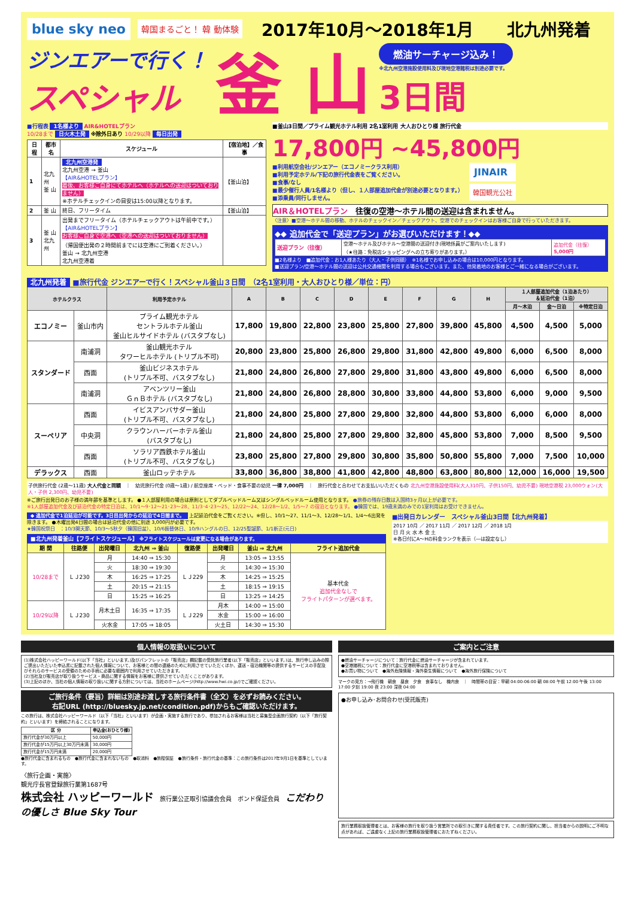blue sky neo 韓国まるごと！ 韓 動体験 2017年10月～2018年1月　　北九州発着
ジンエアーで行く！
スペシャル
釜 山
燃油サーチャージ込み！
※北九州空港施設使用料及び現地空港諸税は別途必要です。
3日間
■行程表 1名様より AIR&HOTELプラン
10/28まで 日火木土発 ※除外日あり 10/29以降 毎日出発
| 日程 | 都市名 | スケジュール | 【宿泊地】／食事 |
| --- | --- | --- | --- |
| 1 | 北九州 釜 山 | 北九州空港発 北九州空港 → 釜山 【AIR&HOTELプラン】 着後、お客様ご自身にてホテルへ（ホテルへの送迎はついておりません） ※ホテルチェックインの目安は15:00以降となります。 | 【釜山泊】 |
| 2 | 釜 山 | 終日、フリータイム | 【釜山泊】 |
| 3 | 釜 山 北九州 | 出発までフリータイム（ホテルチェックアウトは午前中です。） 【AIR&HOTELプラン】 お客様ご自身で空港へ（空港への送迎はついておりません） （帰国便出発の２時間前までには空港にご到着ください。） 釜山 → 北九州空港 北九州空港着 | |
■釜山3日間／プライム観光ホテル利用 2名1室利用 大人おひとり様 旅行代金
17,800円 ~45,800円
■利用航空会社/ジンエアー（エコノミークラス利用）
■利用予定ホテル/下記の旅行代金表をご覧ください。
■食事/なし
■最少催行人員/1名様より（但し、１人部屋追加代金が別途必要となります。）
■添乗員/同行しません。
JINAIR
韓国観光公社
AIR＆HOTELプラン　往復の空港～ホテル間の送迎は含まれません。
〈注意〉■空港～ホテル間の移動、ホテルのチェックイン／チェックアウト、空港でのチェックインはお客様ご自身で行っていただきます。
◆◆ 追加代金で「送迎プラン」がお選びいただけます！◆◆
| 送迎プラン（往復） | 空港～ホテル及びホテル～空港間の送迎付き(現地係員がご案内いたします) （★往路：免税店ショッピングへの立ち寄りがあります。） | 追加代金（往復） 5,000円 |
■2名様より　■追加代金：お1人様あたり（大人・子供同額）　※1名様でお申し込みの場合は10,000円となります。
■送迎プラン/空港～ホテル間の送迎は公共交通機関を利用する場合もございます。また、他発着地のお客様とご一緒になる場合がございます。
北九州発着 ■旅行代金 ジンエアーで行く！スペシャル釜山３日間　（2名1室利用・大人おひとり様／単位：円）
| ホテルクラス | | 利用予定ホテル | A | B | C | D | E | F | G | H | １人部屋追加代金（1泊あたり） ＆延泊代金（1泊） | | |
| --- | --- | --- | --- | --- | --- | --- | --- | --- | --- | --- | --- | --- | --- |
| | | | | | | | | | | | 月～木泊 | 金～日泊 | ※特定日泊 |
| エコノミー | 釜山市内 | プライム観光ホテル セントラルホテル釜山 釜山ヒルサイドホテル (バスタブなし) | 17,800 | 19,800 | 22,800 | 23,800 | 25,800 | 27,800 | 39,800 | 45,800 | 4,500 | 4,500 | 5,000 |
| スタンダード | 南浦洞 | 釜山観光ホテル タワーヒルホテル (トリプル不可) | 20,800 | 23,800 | 25,800 | 26,800 | 29,800 | 31,800 | 42,800 | 49,800 | 6,000 | 6,500 | 8,000 |
| | 西面 | 釜山ビジネスホテル (トリプル不可、バスタブなし) | 21,800 | 24,800 | 26,800 | 27,800 | 29,800 | 31,800 | 43,800 | 49,800 | 6,000 | 6,500 | 8,000 |
| | 南浦洞 | アベンツリー釜山 ＧｎＢホテル (バスタブなし) | 21,800 | 24,800 | 26,800 | 28,800 | 30,800 | 33,800 | 44,800 | 53,800 | 6,000 | 9,000 | 9,500 |
| スーペリア | 西面 | イビスアンバサダー釜山 (トリプル不可、バスタブなし) | 21,800 | 24,800 | 25,800 | 27,800 | 29,800 | 32,800 | 44,800 | 53,800 | 6,000 | 6,000 | 8,000 |
| | 中央洞 | クラウンハーバーホテル釜山 (バスタブなし) | 21,800 | 24,800 | 25,800 | 27,800 | 29,800 | 32,800 | 45,800 | 53,800 | 7,000 | 8,500 | 9,500 |
| | 西面 | ソラリア西鉄ホテル釜山 (トリプル不可、バスタブなし) | 23,800 | 25,800 | 27,800 | 29,800 | 30,800 | 35,800 | 50,800 | 55,800 | 7,000 | 7,500 | 10,000 |
| デラックス | 西面 | 釜山ロッテホテル | 33,800 | 36,800 | 38,800 | 41,800 | 42,800 | 48,800 | 63,800 | 80,800 | 12,000 | 16,000 | 19,500 |
子供旅行代金 (2歳～11歳) 大人代金と同額　｜　幼児旅行代金 (0歳～1歳) / 航空座席・ベッド・食事不要の幼児 一律 7,000円　｜　旅行代金と合わせてお支払いいただくもの 北九州空港施設使用料(大人310円、子供150円、幼児不要) 現地空港税 23,000ウォン(大人・子供 2,300円、幼児不要)
※ご旅行出発日のお子様の満年齢を基準とします。 ●１人部屋利用の場合は原則としてダブルベッドルーム又はシングルベッドルーム使用となります。 ●旅券の残存日数は入国時3ヶ月以上が必要です。
※1人部屋追加代金及び延泊代金の特定日泊は、10/1～9･12～21･23～28、11/3･4･23～25、12/22～24、12/28～1/2、1/5～7 の宿泊となります。 ●韓国では、19歳未満のみでの1室利用はお受けできません。
◆ 追加代金で1泊延泊が可能です。3日目出発からの延泊で4日間まで。 上記延泊代金をご覧ください。※但し、10/1～27、11/1～3、12/28～1/1、1/4～6出発を除きます。 ●木曜出発4日間の場合は延泊代金の他に別途 3,000円が必要です。
★韓国祝祭日　：10/3開天節、10/3～5秋夕（韓国旧盆）、10/6振替休日、10/9ハングルの日、12/25聖誕節、1/1新正(元日)
■北九州発着釜山【フライトスケジュール】 ※フライトスケジュールは変更になる場合があります。
| 期 間 | 往路便 | 出発曜日 | 北九州 ⇒ 釜山 | 復路便 | 出発曜日 | 釜山 ⇒ 北九州 | フライト追加代金 |
| --- | --- | --- | --- | --- | --- | --- | --- |
| 10/28まで | ＬＪ230 | 月 | 14:40 ⇒ 15:30 | ＬＪ229 | 月 | 13:05 ⇒ 13:55 | 基本代金 追加代金なしで フライトパターンが選べます。 |
| | | 火 | 18:30 ⇒ 19:30 | | 火 | 14:30 ⇒ 15:30 | |
| | | 木 | 16:25 ⇒ 17:25 | | 木 | 14:25 ⇒ 15:25 | |
| | | 土 | 20:15 ⇒ 21:15 | | 土 | 18:15 ⇒ 19:15 | |
| | | 日 | 15:25 ⇒ 16:25 | | 日 | 13:25 ⇒ 14:25 | |
| 10/29以降 | ＬＪ230 | 月木土日 | 16:35 ⇒ 17:35 | ＬＪ229 | 月木 | 14:00 ⇒ 15:00 | |
| | | | | | 水金 | 15:00 ⇒ 16:00 | |
| | | 火水金 | 17:05 ⇒ 18:05 | | 火土日 | 14:30 ⇒ 15:30 | |
■出発日カレンダー　スペシャル釜山3日間【北九州発着】
2017 10月 ／ 2017 11月 ／ 2017 12月 ／ 2018 1月
日 月 火 水 木 金 土
※各日付にA～Hの料金ランクを表示（―は設定なし）
個人情報の取扱いについて
(1)株式会社ハッピーワールド(以下「当社」といいます。)及びパンフレットの「販売店」欄記載の受託旅行業者(以下「販売店」といいます。)は、旅行申し込みの際ご提出いただいた申込書に記載された個人情報について、お客様との間の連絡のために利用させていただくほか、運送・宿泊機関等の提供するサービスの手配及びそれらのサービスの受領のための手続に必要な範囲内で利用させていただきます。
(2)当社及び販売店が取り扱うサービス・商品に関する情報をお客様に提供させていただくことがあります。
(3)上記のほか、当社の個人情報の取り扱いに関する方針については、当社のホームページ(http://www.hwi.co.jp/)でご確認ください。
ご旅行条件（要旨）詳細は別途お渡しする旅行条件書（全文）を必ずお読みください。
右記URL (http://bluesky.jp.net/condition.pdf)からもご確認いただけます。
この旅行は、株式会社ハッピーワールド（以下「当社」といいます）が企画・実施する旅行であり、参加されるお客様は当社と募集型企画旅行契約（以下「旅行契約」といいます）を締結されることになります。
| 区 分 | 申込金(おひとり様) |
| --- | --- |
| 旅行代金が30万円以上 | 50,000円 |
| 旅行代金が15万円以上30万円未満 | 30,000円 |
| 旅行代金が15万円未満 | 20,000円 |
●旅行代金に含まれるもの　●旅行代金に含まれないもの　●取消料　●旅程保証　●旅行条件・旅行代金の基準：この旅行条件は2017年9月1日を基準としています。
〈旅行企画・実施〉
観光庁長官登録旅行業第1687号
株式会社 ハッピーワールド　旅行業公正取引協議会会員　ボンド保証会員　こだわりの優しさ Blue Sky Tour
ご案内とご注意
●燃油サーチャージについて：旅行代金に燃油サーチャージが含まれています。
●空港諸税について：旅行代金に空港税等は含まれておりません。
●お買い物について　●海外危険情報・海外衛生情報について　●海外旅行保険について
マークの見方：→飛行機　朝食　昼食　夕食　食事なし　機内食　｜　時間帯の目安：早朝 04:00-06:00 朝 08:00 午前 12:00 午後 13:00 17:00 夕刻 19:00 夜 23:00 深夜 04:00
●お申し込み･お問合わせ(受託販売)
旅行業務取扱管理者とは、お客様の旅行を取り扱う営業所での取引きに関する責任者です。この旅行契約に関し、担当者からの説明にご不明な点があれば、ご遠慮なく上記の旅行業務取扱管理者におたずねください。